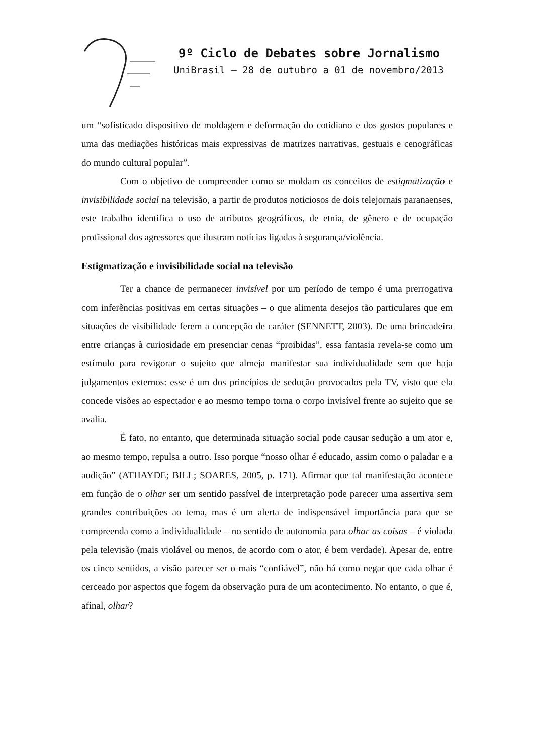9º Ciclo de Debates sobre Jornalismo
UniBrasil – 28 de outubro a 01 de novembro/2013
um “sofisticado dispositivo de moldagem e deformação do cotidiano e dos gostos populares e uma das mediações históricas mais expressivas de matrizes narrativas, gestuais e cenográficas do mundo cultural popular”.
Com o objetivo de compreender como se moldam os conceitos de estigmatização e invisibilidade social na televisão, a partir de produtos noticiosos de dois telejornais paranaenses, este trabalho identifica o uso de atributos geográficos, de etnia, de gênero e de ocupação profissional dos agressores que ilustram notícias ligadas à segurança/violência.
Estigmatização e invisibilidade social na televisão
Ter a chance de permanecer invisível por um período de tempo é uma prerrogativa com inferências positivas em certas situações – o que alimenta desejos tão particulares que em situações de visibilidade ferem a concepção de caráter (SENNETT, 2003). De uma brincadeira entre crianças à curiosidade em presenciar cenas “proibidas”, essa fantasia revela-se como um estímulo para revigorar o sujeito que almeja manifestar sua individualidade sem que haja julgamentos externos: esse é um dos princípios de sedução provocados pela TV, visto que ela concede visões ao espectador e ao mesmo tempo torna o corpo invisível frente ao sujeito que se avalia.
É fato, no entanto, que determinada situação social pode causar sedução a um ator e, ao mesmo tempo, repulsa a outro. Isso porque “nosso olhar é educado, assim como o paladar e a audição” (ATHAYDE; BILL; SOARES, 2005, p. 171). Afirmar que tal manifestação acontece em função de o olhar ser um sentido passível de interpretação pode parecer uma assertiva sem grandes contribuições ao tema, mas é um alerta de indispensável importância para que se compreenda como a individualidade – no sentido de autonomia para olhar as coisas – é violada pela televisão (mais violável ou menos, de acordo com o ator, é bem verdade). Apesar de, entre os cinco sentidos, a visão parecer ser o mais “confiável”, não há como negar que cada olhar é cerceado por aspectos que fogem da observação pura de um acontecimento. No entanto, o que é, afinal, olhar?